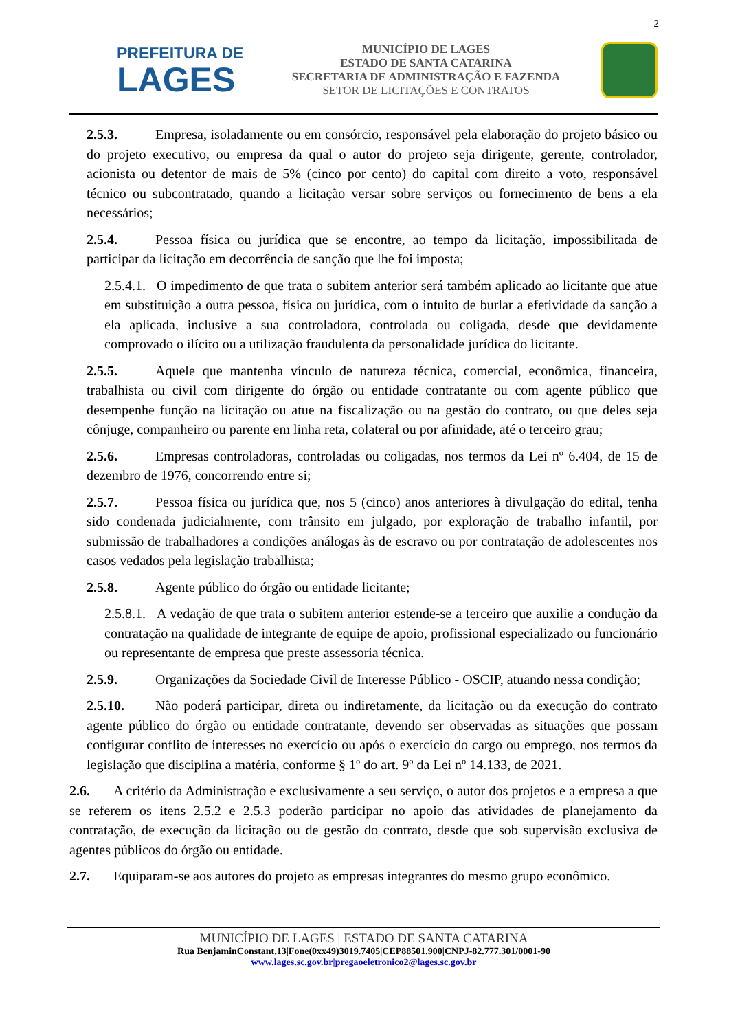2
PREFEITURA DE
LAGES
MUNICÍPIO DE LAGES
ESTADO DE SANTA CATARINA
SECRETARIA DE ADMINISTRAÇÃO E FAZENDA
SETOR DE LICITAÇÕES E CONTRATOS
2.5.3. Empresa, isoladamente ou em consórcio, responsável pela elaboração do projeto básico ou do projeto executivo, ou empresa da qual o autor do projeto seja dirigente, gerente, controlador, acionista ou detentor de mais de 5% (cinco por cento) do capital com direito a voto, responsável técnico ou subcontratado, quando a licitação versar sobre serviços ou fornecimento de bens a ela necessários;
2.5.4. Pessoa física ou jurídica que se encontre, ao tempo da licitação, impossibilitada de participar da licitação em decorrência de sanção que lhe foi imposta;
2.5.4.1. O impedimento de que trata o subitem anterior será também aplicado ao licitante que atue em substituição a outra pessoa, física ou jurídica, com o intuito de burlar a efetividade da sanção a ela aplicada, inclusive a sua controladora, controlada ou coligada, desde que devidamente comprovado o ilícito ou a utilização fraudulenta da personalidade jurídica do licitante.
2.5.5. Aquele que mantenha vínculo de natureza técnica, comercial, econômica, financeira, trabalhista ou civil com dirigente do órgão ou entidade contratante ou com agente público que desempenhe função na licitação ou atue na fiscalização ou na gestão do contrato, ou que deles seja cônjuge, companheiro ou parente em linha reta, colateral ou por afinidade, até o terceiro grau;
2.5.6. Empresas controladoras, controladas ou coligadas, nos termos da Lei nº 6.404, de 15 de dezembro de 1976, concorrendo entre si;
2.5.7. Pessoa física ou jurídica que, nos 5 (cinco) anos anteriores à divulgação do edital, tenha sido condenada judicialmente, com trânsito em julgado, por exploração de trabalho infantil, por submissão de trabalhadores a condições análogas às de escravo ou por contratação de adolescentes nos casos vedados pela legislação trabalhista;
2.5.8. Agente público do órgão ou entidade licitante;
2.5.8.1. A vedação de que trata o subitem anterior estende-se a terceiro que auxilie a condução da contratação na qualidade de integrante de equipe de apoio, profissional especializado ou funcionário ou representante de empresa que preste assessoria técnica.
2.5.9. Organizações da Sociedade Civil de Interesse Público - OSCIP, atuando nessa condição;
2.5.10. Não poderá participar, direta ou indiretamente, da licitação ou da execução do contrato agente público do órgão ou entidade contratante, devendo ser observadas as situações que possam configurar conflito de interesses no exercício ou após o exercício do cargo ou emprego, nos termos da legislação que disciplina a matéria, conforme § 1º do art. 9º da Lei nº 14.133, de 2021.
2.6. A critério da Administração e exclusivamente a seu serviço, o autor dos projetos e a empresa a que se referem os itens 2.5.2 e 2.5.3 poderão participar no apoio das atividades de planejamento da contratação, de execução da licitação ou de gestão do contrato, desde que sob supervisão exclusiva de agentes públicos do órgão ou entidade.
2.7. Equiparam-se aos autores do projeto as empresas integrantes do mesmo grupo econômico.
MUNICÍPIO DE LAGES | ESTADO DE SANTA CATARINA
Rua BenjaminConstant,13|Fone(0xx49)3019.7405|CEP88501.900|CNPJ-82.777.301/0001-90
www.lages.sc.gov.br|pregaoeletronico2@lages.sc.gov.br